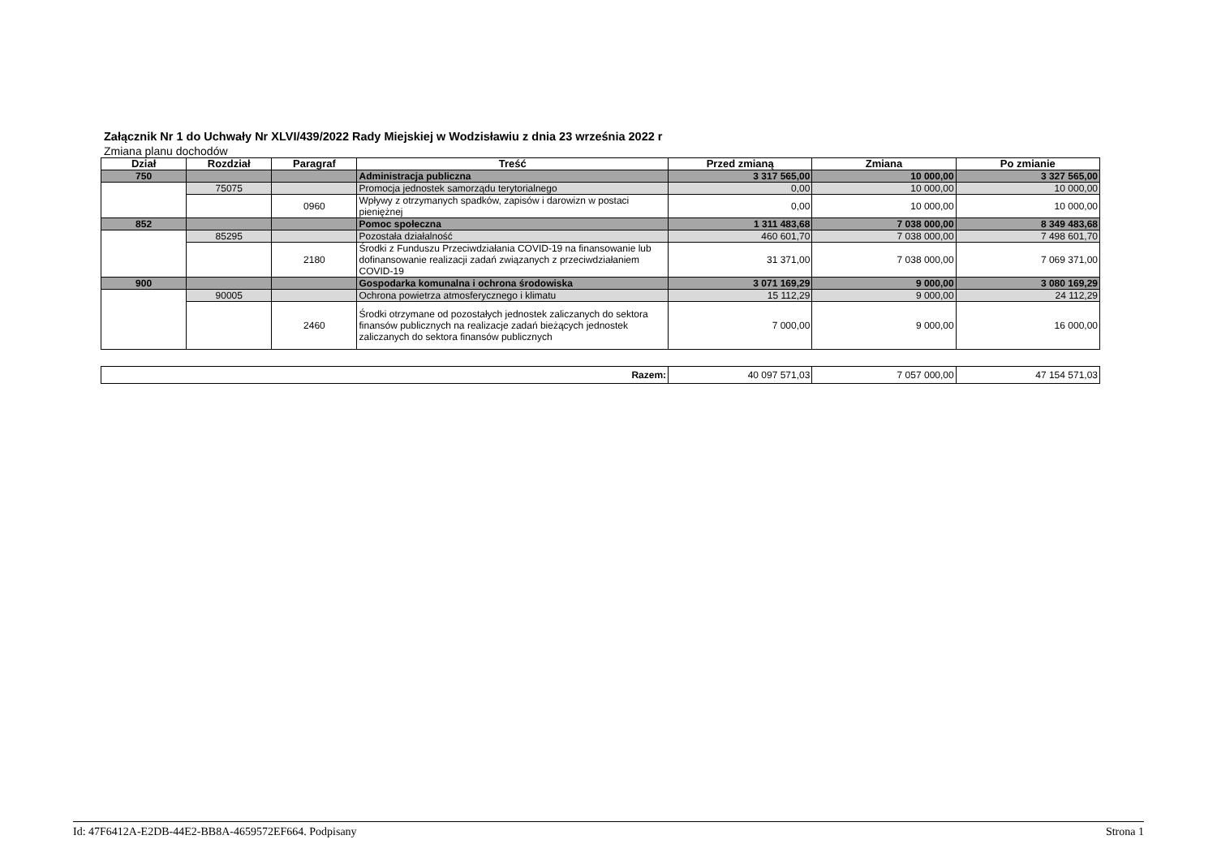Załącznik Nr 1 do Uchwały Nr XLVI/439/2022 Rady Miejskiej w Wodzisławiu z dnia 23 września 2022 r
Zmiana planu dochodów
| Dział | Rozdział | Paragraf | Treść | Przed zmianą | Zmiana | Po zmianie |
| --- | --- | --- | --- | --- | --- | --- |
| 750 | | | Administracja publiczna | 3 317 565,00 | 10 000,00 | 3 327 565,00 |
| | 75075 | | Promocja jednostek samorządu terytorialnego | 0,00 | 10 000,00 | 10 000,00 |
| | | 0960 | Wpływy z otrzymanych spadków, zapisów i darowizn w postaci pieniężnej | 0,00 | 10 000,00 | 10 000,00 |
| 852 | | | Pomoc społeczna | 1 311 483,68 | 7 038 000,00 | 8 349 483,68 |
| | 85295 | | Pozostała działalność | 460 601,70 | 7 038 000,00 | 7 498 601,70 |
| | | 2180 | Środki z Funduszu Przeciwdziałania COVID-19 na finansowanie lub dofinansowanie realizacji zadań związanych z przeciwdziałaniem COVID-19 | 31 371,00 | 7 038 000,00 | 7 069 371,00 |
| 900 | | | Gospodarka komunalna i ochrona środowiska | 3 071 169,29 | 9 000,00 | 3 080 169,29 |
| | 90005 | | Ochrona powietrza atmosferycznego i klimatu | 15 112,29 | 9 000,00 | 24 112,29 |
| | | 2460 | Środki otrzymane od pozostałych jednostek zaliczanych do sektora finansów publicznych na realizacje zadań bieżących jednostek zaliczanych do sektora finansów publicznych | 7 000,00 | 9 000,00 | 16 000,00 |
| Razem: | 40 097 571,03 | 7 057 000,00 | 47 154 571,03 |
Id: 47F6412A-E2DB-44E2-BB8A-4659572EF664. Podpisany Strona 1